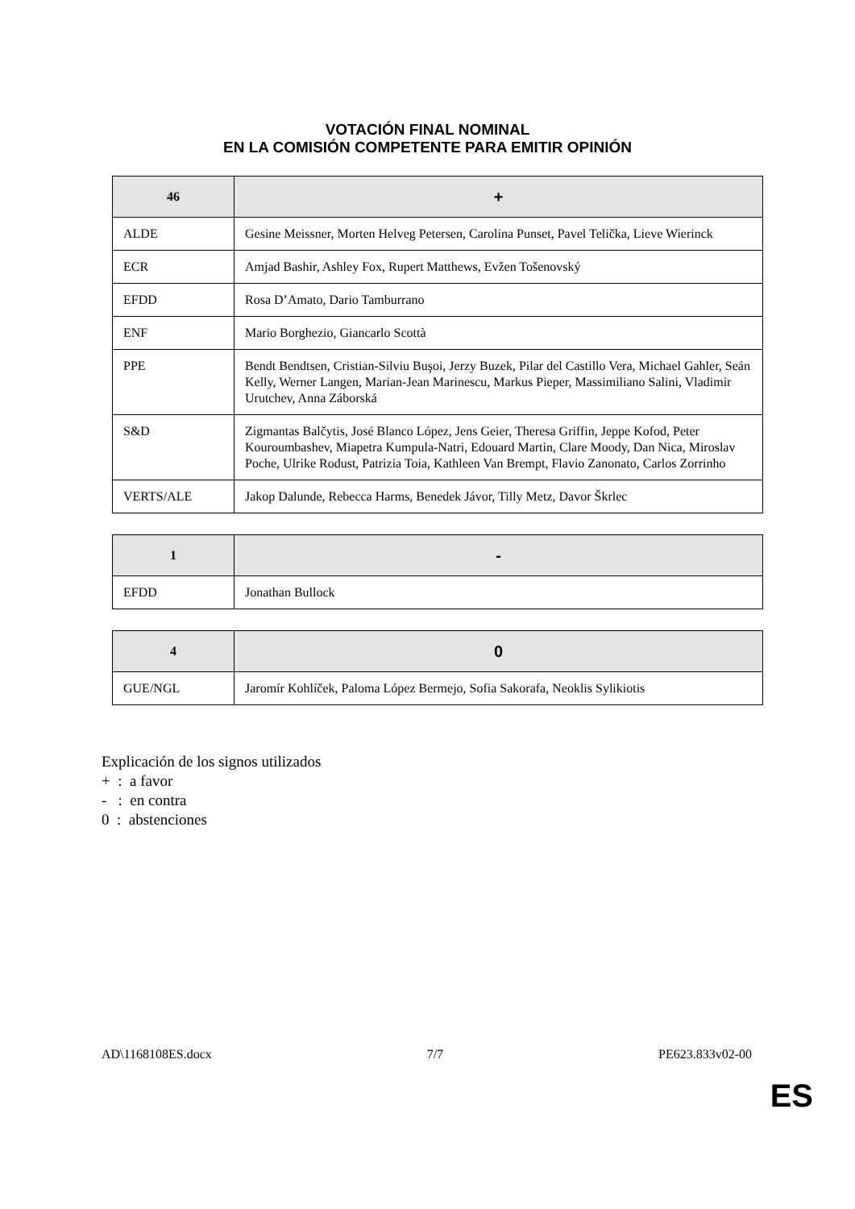VOTACIÓN FINAL NOMINAL
EN LA COMISIÓN COMPETENTE PARA EMITIR OPINIÓN
| 46 | + |
| --- | --- |
| ALDE | Gesine Meissner, Morten Helveg Petersen, Carolina Punset, Pavel Telička, Lieve Wierinck |
| ECR | Amjad Bashir, Ashley Fox, Rupert Matthews, Evžen Tošenovský |
| EFDD | Rosa D’Amato, Dario Tamburrano |
| ENF | Mario Borghezio, Giancarlo Scottà |
| PPE | Bendt Bendtsen, Cristian-Silviu Buşoi, Jerzy Buzek, Pilar del Castillo Vera, Michael Gahler, Seán Kelly, Werner Langen, Marian-Jean Marinescu, Markus Pieper, Massimiliano Salini, Vladimir Urutchev, Anna Záborská |
| S&D | Zigmantas Balčytis, José Blanco López, Jens Geier, Theresa Griffin, Jeppe Kofod, Peter Kouroumbashev, Miapetra Kumpula-Natri, Edouard Martin, Clare Moody, Dan Nica, Miroslav Poche, Ulrike Rodust, Patrizia Toia, Kathleen Van Brempt, Flavio Zanonato, Carlos Zorrinho |
| VERTS/ALE | Jakop Dalunde, Rebecca Harms, Benedek Jávor, Tilly Metz, Davor Škrlec |
| 1 | - |
| --- | --- |
| EFDD | Jonathan Bullock |
| 4 | 0 |
| --- | --- |
| GUE/NGL | Jaromír Kohlíček, Paloma López Bermejo, Sofia Sakorafa, Neoklis Sylikiotis |
Explicación de los signos utilizados
+ : a favor
- : en contra
0 : abstenciones
AD\1168108ES.docx 7/7 PE623.833v02-00
ES